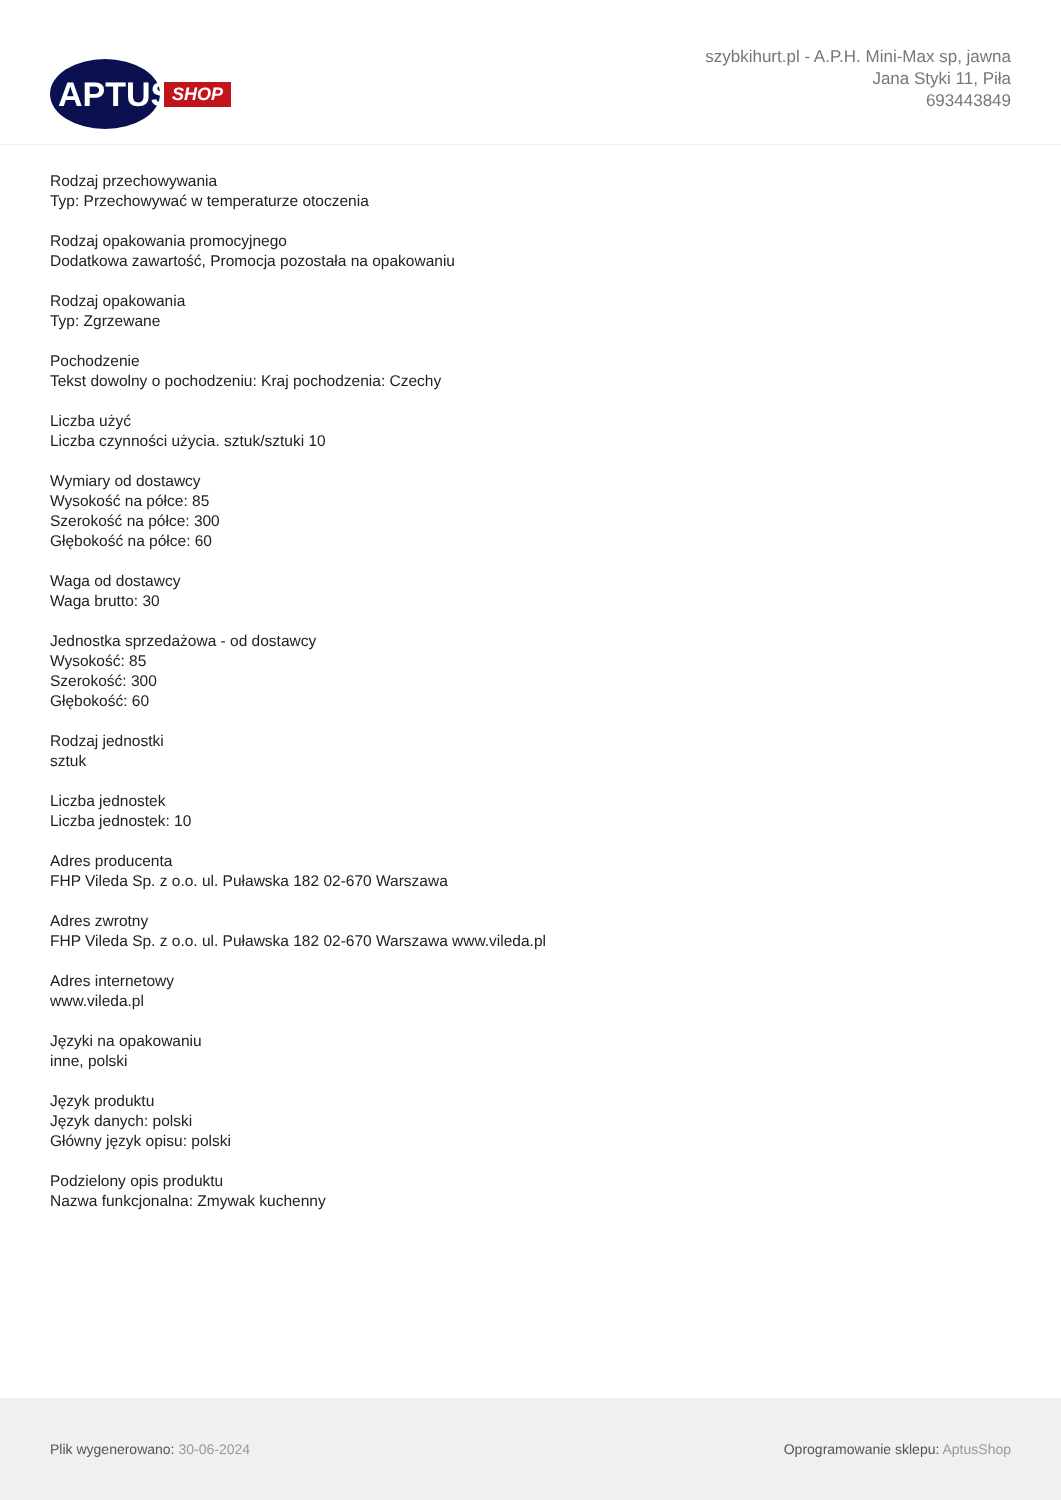APTUS
SHOP
szybkihurt.pl - A.P.H. Mini-Max sp, jawna
Jana Styki 11, Piła
693443849
Rodzaj przechowywania
Typ: Przechowywać w temperaturze otoczenia
Rodzaj opakowania promocyjnego
Dodatkowa zawartość, Promocja pozostała na opakowaniu
Rodzaj opakowania
Typ: Zgrzewane
Pochodzenie
Tekst dowolny o pochodzeniu: Kraj pochodzenia: Czechy
Liczba użyć
Liczba czynności użycia. sztuk/sztuki 10
Wymiary od dostawcy
Wysokość na półce: 85
Szerokość na półce: 300
Głębokość na półce: 60
Waga od dostawcy
Waga brutto: 30
Jednostka sprzedażowa - od dostawcy
Wysokość: 85
Szerokość: 300
Głębokość: 60
Rodzaj jednostki
sztuk
Liczba jednostek
Liczba jednostek: 10
Adres producenta
FHP Vileda Sp. z o.o. ul. Puławska 182 02-670 Warszawa
Adres zwrotny
FHP Vileda Sp. z o.o. ul. Puławska 182 02-670 Warszawa www.vileda.pl
Adres internetowy
www.vileda.pl
Języki na opakowaniu
inne, polski
Język produktu
Język danych: polski
Główny język opisu: polski
Podzielony opis produktu
Nazwa funkcjonalna: Zmywak kuchenny
Plik wygenerowano: 30-06-2024
Oprogramowanie sklepu: AptusShop